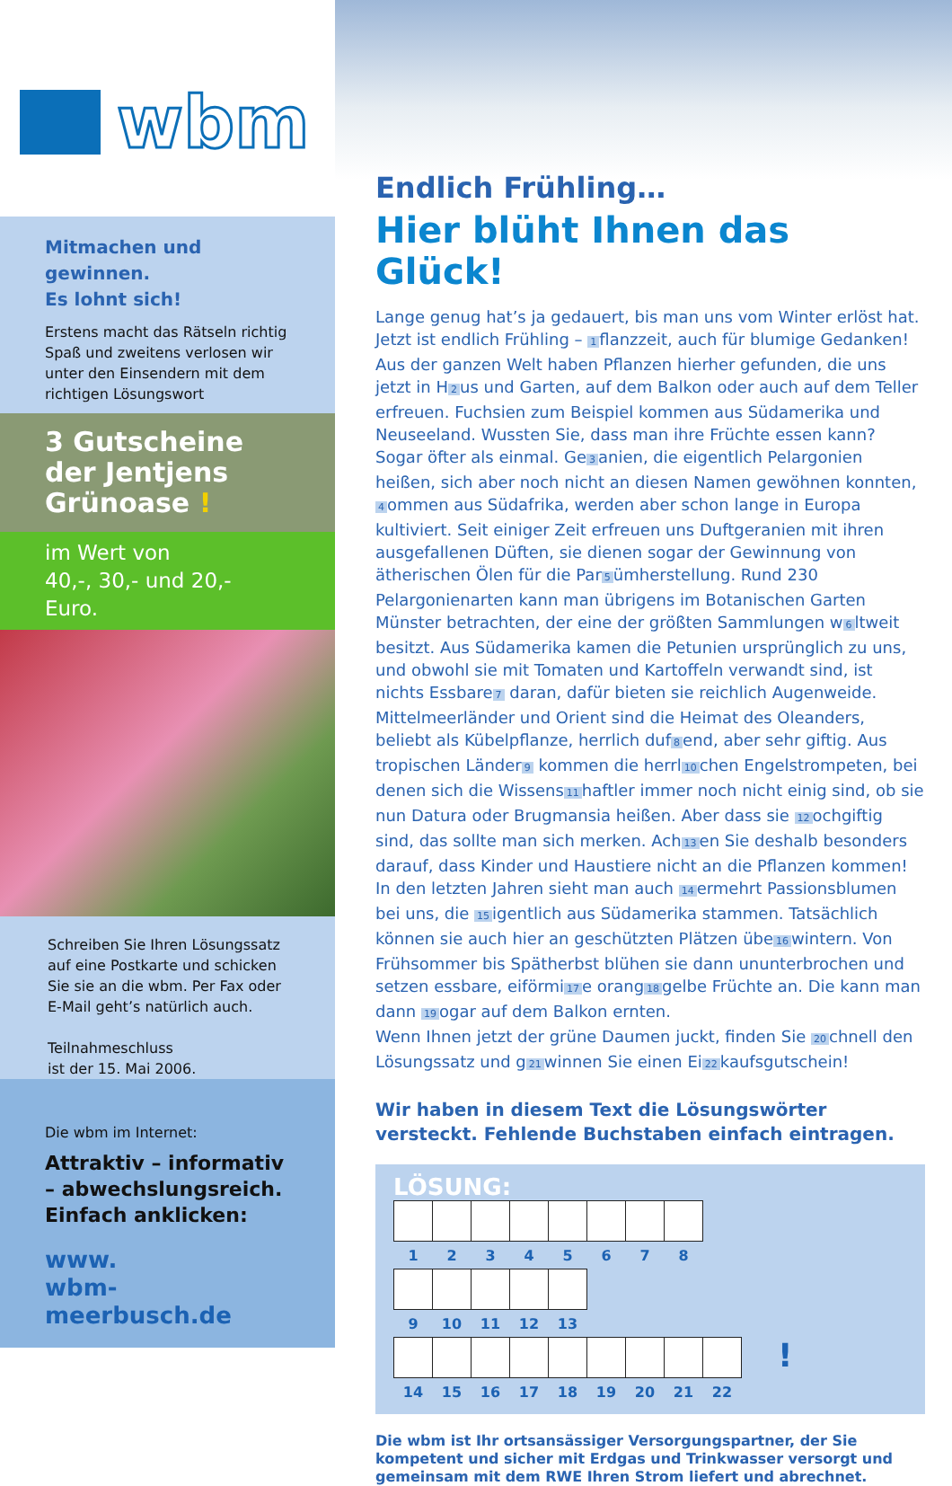wbm
Mitmachen und gewinnen.
Es lohnt sich!
Erstens macht das Rätseln richtig Spaß und zweitens verlosen wir unter den Einsendern mit dem richtigen Lösungswort
3 Gutscheine der Jentjens Grünoase !
im Wert von
40,-, 30,- und 20,- Euro.
Schreiben Sie Ihren Lösungssatz auf eine Postkarte und schicken Sie sie an die wbm. Per Fax oder E-Mail geht’s natürlich auch.
Teilnahmeschluss
ist der 15. Mai 2006.
Die wbm im Internet:
Attraktiv – informativ – abwechslungsreich. Einfach anklicken:
www.
wbm-meerbusch.de
Endlich Frühling…
Hier blüht Ihnen das Glück!
Lange genug hat’s ja gedauert, bis man uns vom Winter erlöst hat. Jetzt ist endlich Frühling – 1 flanzzeit, auch für blumige Gedanken!
Aus der ganzen Welt haben Pflanzen hierher gefunden, die uns jetzt in H 2 us und Garten, auf dem Balkon oder auch auf dem Teller erfreuen. Fuchsien zum Beispiel kommen aus Südamerika und Neuseeland. Wussten Sie, dass man ihre Früchte essen kann? Sogar öfter als einmal. Ge 3 anien, die eigentlich Pelargonien heißen, sich aber noch nicht an diesen Namen gewöhnen konnten, 4 ommen aus Südafrika, werden aber schon lange in Europa kultiviert. Seit einiger Zeit erfreuen uns Duftgeranien mit ihren ausgefallenen Düften, sie dienen sogar der Gewinnung von ätherischen Ölen für die Par 5 ümherstellung. Rund 230 Pelargonienarten kann man übrigens im Botanischen Garten Münster betrachten, der eine der größten Sammlungen w 6 ltweit besitzt. Aus Südamerika kamen die Petunien ursprünglich zu uns, und obwohl sie mit Tomaten und Kartoffeln verwandt sind, ist nichts Essbare 7 daran, dafür bieten sie reichlich Augenweide. Mittelmeerländer und Orient sind die Heimat des Oleanders, beliebt als Kübelpflanze, herrlich duf 8 end, aber sehr giftig. Aus tropischen Länder 9 kommen die herrl 10 chen Engelstrompeten, bei denen sich die Wissens 11 haftler immer noch nicht einig sind, ob sie nun Datura oder Brugmansia heißen. Aber dass sie 12 ochgiftig sind, das sollte man sich merken. Ach 13 en Sie deshalb besonders darauf, dass Kinder und Haustiere nicht an die Pflanzen kommen!
In den letzten Jahren sieht man auch 14 ermehrt Passionsblumen bei uns, die 15 igentlich aus Südamerika stammen. Tatsächlich können sie auch hier an geschützten Plätzen übe 16 wintern. Von Frühsommer bis Spätherbst blühen sie dann ununterbrochen und setzen essbare, eiförmi 17 e orang 18 gelbe Früchte an. Die kann man dann 19 ogar auf dem Balkon ernten.
Wenn Ihnen jetzt der grüne Daumen juckt, finden Sie 20 chnell den Lösungssatz und g 21 winnen Sie einen Ei 22 kaufsgutschein!
Wir haben in diesem Text die Lösungswörter versteckt. Fehlende Buchstaben einfach eintragen.
LÖSUNG:
| 1 | 2 | 3 | 4 | 5 | 6 | 7 | 8 |
| --- | --- | --- | --- | --- | --- | --- | --- |
| 9 | 10 | 11 | 12 | 13 |
| --- | --- | --- | --- | --- |
| 14 | 15 | 16 | 17 | 18 | 19 | 20 | 21 | 22 |
| --- | --- | --- | --- | --- | --- | --- | --- | --- |
!
Die wbm ist Ihr ortsansässiger Versorgungspartner, der Sie kompetent und sicher mit Erdgas und Trinkwasser versorgt und gemeinsam mit dem RWE Ihren Strom liefert und abrechnet.